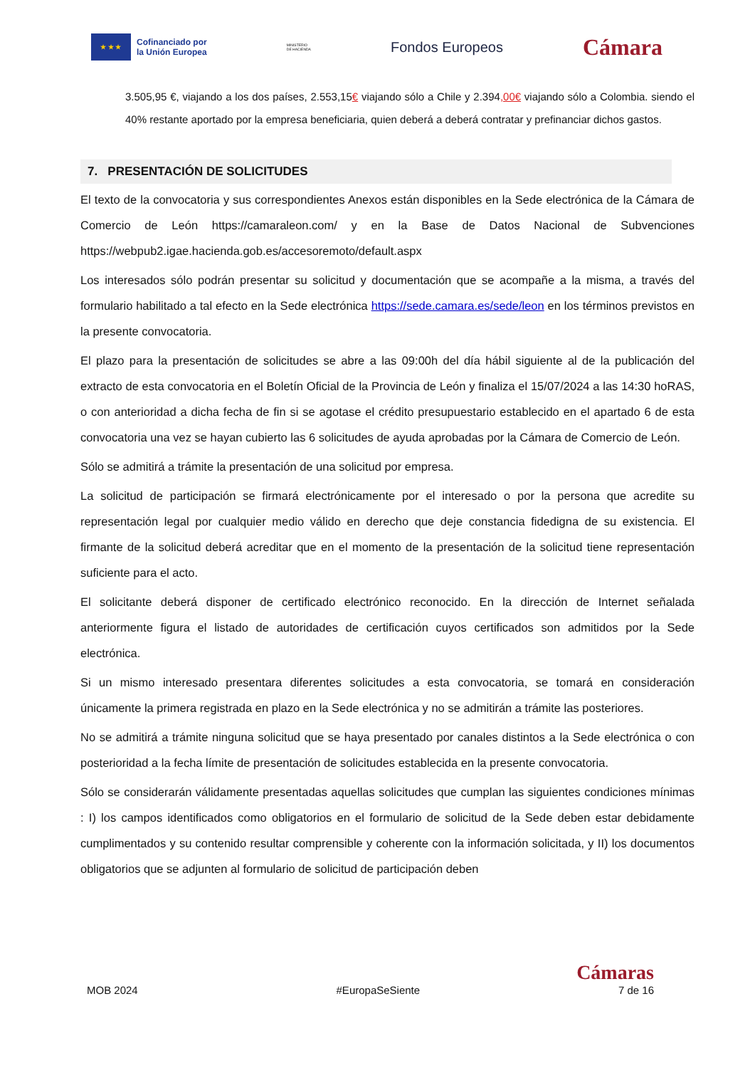★ ★ ★
Cofinanciado por
la Unión Europea
MINISTERIO
DE HACIENDA
Fondos Europeos
Cámara
3.505,95 €, viajando a los dos países, 2.553,15€ viajando sólo a Chile y 2.394,00€ viajando sólo a Colombia. siendo el 40% restante aportado por la empresa beneficiaria, quien deberá a deberá contratar y prefinanciar dichos gastos.
7. PRESENTACIÓN DE SOLICITUDES
El texto de la convocatoria y sus correspondientes Anexos están disponibles en la Sede electrónica de la Cámara de Comercio de León https://camaraleon.com/ y en la Base de Datos Nacional de Subvenciones https://webpub2.igae.hacienda.gob.es/accesoremoto/default.aspx
Los interesados sólo podrán presentar su solicitud y documentación que se acompañe a la misma, a través del formulario habilitado a tal efecto en la Sede electrónica https://sede.camara.es/sede/leon en los términos previstos en la presente convocatoria.
El plazo para la presentación de solicitudes se abre a las 09:00h del día hábil siguiente al de la publicación del extracto de esta convocatoria en el Boletín Oficial de la Provincia de León y finaliza el 15/07/2024 a las 14:30 hoRAS, o con anterioridad a dicha fecha de fin si se agotase el crédito presupuestario establecido en el apartado 6 de esta convocatoria una vez se hayan cubierto las 6 solicitudes de ayuda aprobadas por la Cámara de Comercio de León.
Sólo se admitirá a trámite la presentación de una solicitud por empresa.
La solicitud de participación se firmará electrónicamente por el interesado o por la persona que acredite su representación legal por cualquier medio válido en derecho que deje constancia fidedigna de su existencia. El firmante de la solicitud deberá acreditar que en el momento de la presentación de la solicitud tiene representación suficiente para el acto.
El solicitante deberá disponer de certificado electrónico reconocido. En la dirección de Internet señalada anteriormente figura el listado de autoridades de certificación cuyos certificados son admitidos por la Sede electrónica.
Si un mismo interesado presentara diferentes solicitudes a esta convocatoria, se tomará en consideración únicamente la primera registrada en plazo en la Sede electrónica y no se admitirán a trámite las posteriores.
No se admitirá a trámite ninguna solicitud que se haya presentado por canales distintos a la Sede electrónica o con posterioridad a la fecha límite de presentación de solicitudes establecida en la presente convocatoria.
Sólo se considerarán válidamente presentadas aquellas solicitudes que cumplan las siguientes condiciones mínimas : I) los campos identificados como obligatorios en el formulario de solicitud de la Sede deben estar debidamente cumplimentados y su contenido resultar comprensible y coherente con la información solicitada, y II) los documentos obligatorios que se adjunten al formulario de solicitud de participación deben
Cámaras
MOB 2024 #EuropaSeSiente 7 de 16